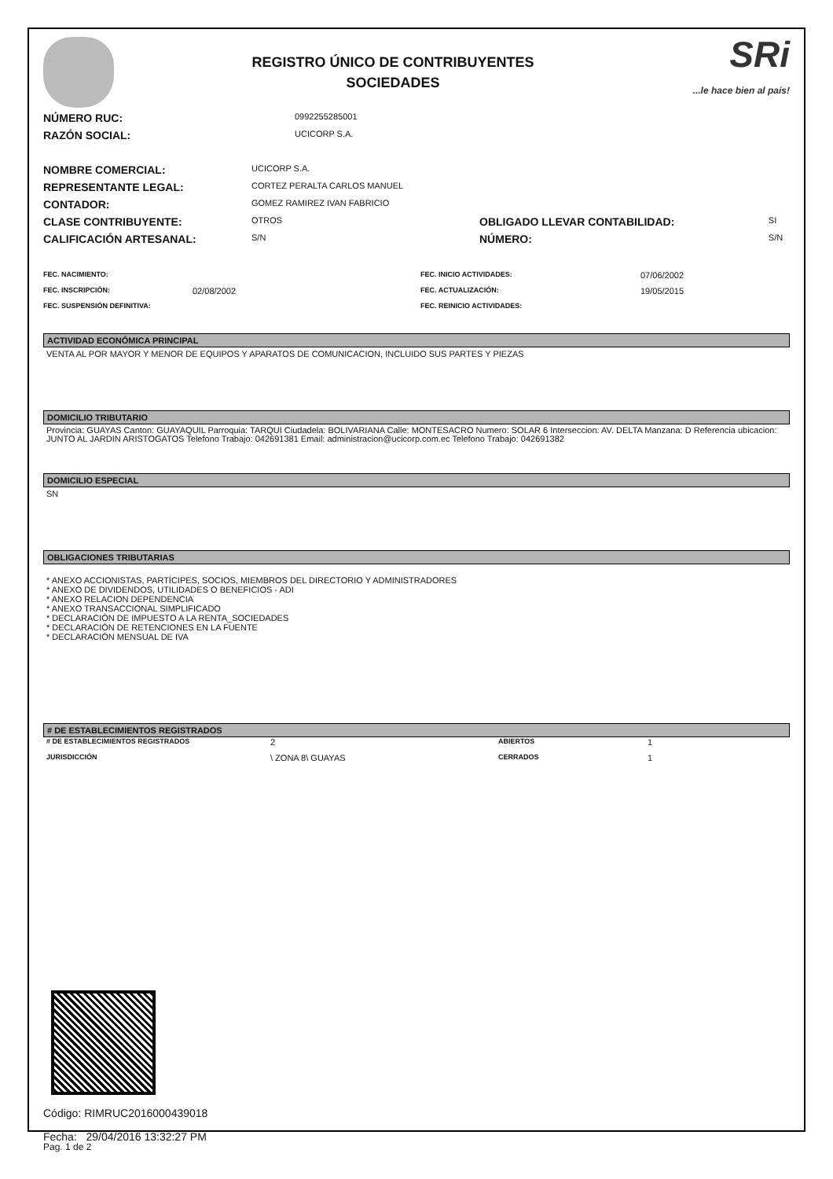REGISTRO ÚNICO DE CONTRIBUYENTES
SOCIEDADES
SRi...le hace bien al país!
| NÚMERO RUC: | 0992255285001 |
| RAZÓN SOCIAL: | UCICORP S.A. |
| NOMBRE COMERCIAL: | UCICORP S.A. | | |
| REPRESENTANTE LEGAL: | CORTEZ PERALTA CARLOS MANUEL | | |
| CONTADOR: | GOMEZ RAMIREZ IVAN FABRICIO | | |
| CLASE CONTRIBUYENTE: | OTROS | OBLIGADO LLEVAR CONTABILIDAD: | SI |
| CALIFICACIÓN ARTESANAL: | S/N | NÚMERO: | S/N |
| FEC. NACIMIENTO: | | FEC. INICIO ACTIVIDADES: | 07/06/2002 |
| FEC. INSCRIPCIÓN: | 02/08/2002 | FEC. ACTUALIZACIÓN: | 19/05/2015 |
| FEC. SUSPENSIÓN DEFINITIVA: | | FEC. REINICIO ACTIVIDADES: | |
ACTIVIDAD ECONÓMICA PRINCIPAL
VENTA AL POR MAYOR Y MENOR DE EQUIPOS Y APARATOS DE COMUNICACION, INCLUIDO SUS PARTES Y PIEZAS
DOMICILIO TRIBUTARIO
Provincia: GUAYAS Canton: GUAYAQUIL Parroquia: TARQUI Ciudadela: BOLIVARIANA Calle: MONTESACRO Numero: SOLAR 6 Interseccion: AV. DELTA Manzana: D Referencia ubicacion: JUNTO AL JARDIN ARISTOGATOS Telefono Trabajo: 042691381 Email: administracion@ucicorp.com.ec Telefono Trabajo: 042691382
DOMICILIO ESPECIAL
SN
OBLIGACIONES TRIBUTARIAS
* ANEXO ACCIONISTAS, PARTÍCIPES, SOCIOS, MIEMBROS DEL DIRECTORIO Y ADMINISTRADORES
* ANEXO DE DIVIDENDOS, UTILIDADES O BENEFICIOS - ADI
* ANEXO RELACION DEPENDENCIA
* ANEXO TRANSACCIONAL SIMPLIFICADO
* DECLARACIÓN DE IMPUESTO A LA RENTA_SOCIEDADES
* DECLARACIÓN DE RETENCIONES EN LA FUENTE
* DECLARACIÓN MENSUAL DE IVA
# DE ESTABLECIMIENTOS REGISTRADOS
| # DE ESTABLECIMIENTOS REGISTRADOS | 2 | ABIERTOS | 1 |
| JURISDICCIÓN | \ ZONA 8\ GUAYAS | CERRADOS | 1 |
Código: RIMRUC2016000439018
Fecha: 29/04/2016 13:32:27 PM
Pag. 1 de 2